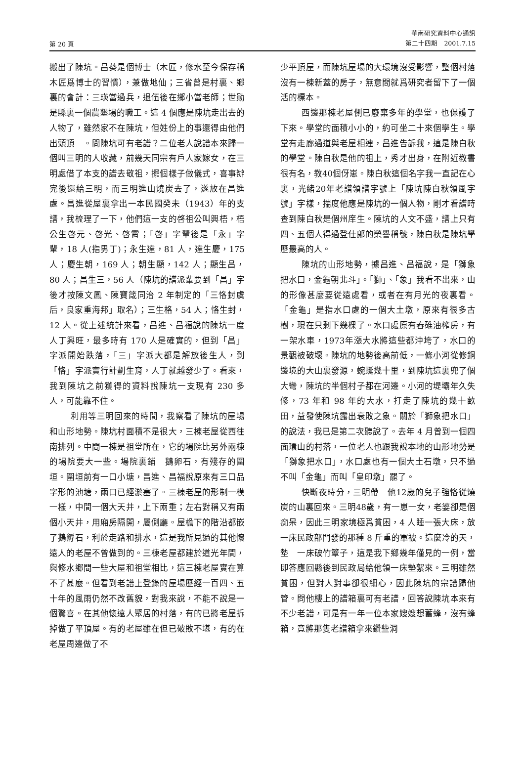第 20 頁
華南研究資料中心通訊
第二十四期　2001.7.15
搬出了陳坑。昌葵是個博士（木匠，修水至今保存稱木匠爲博士的習慣），兼做地仙；三省曾是村裏、鄉裏的會計：三瑛當過兵，退伍後在鄉小當老師；世勛是縣裏一個農墾場的職工。這 4 個應是陳坑走出去的人物了，雖然家不在陳坑，但姓份上的事還得由他們出頭頂　。問陳坑可有老譜？二位老人說譜本來歸一個叫三明的人收藏，前幾天同宗有戶人家嫁女，在三明處借了本支的譜去敬祖，擺個樣子做儀式，喜事辦完後還給三明，而三明進山燒炭去了，遂放在昌進處。昌進從屋裏拿出一本民國癸未（1943）年的支譜，我梳理了一下，他們這一支的啓祖公叫興梧，梧公生啓元、啓光、啓霄；「啓」字輩後是「永」字輩，18 人(指男丁)；永生達，81 人，達生慶，175 人；慶生朝，169 人；朝生顯，142 人；顯生昌，80 人；昌生三，56 人（陳坑的譜派輩要到「昌」字後才按陳文鳳、陳寶箴同治 2 年制定的「三恪封虞后，良家重海邦」取名）；三生格，54 人；恪生封，12 人。從上述統計來看，昌進、昌福說的陳坑一度人丁興旺，最多時有 170 人是確實的，但到「昌」字派開始跌落，「三」字派大都是解放後生人，到「恪」字派實行計劃生育，人丁就越發少了。看來，我到陳坑之前獲得的資料說陳坑一支現有 230 多人，可能靠不住。
利用等三明回來的時間，我察看了陳坑的屋場和山形地勢。陳坑村面積不是很大，三棟老屋從西往南排列。中間一棟是祖堂所在，它的場院比另外兩棟的場院要大一些。場院裏鋪　鵝卵石，有殘存的圍垣。圍垣前有一口小塘，昌進、昌福說原來有三口品字形的池塘，兩口已經淤塞了。三棟老屋的形制一模一樣，中間一個大天井，上下兩重；左右對稱又有兩個小天井，用廂房隔開，屬側廳。屋檐下的階沿都嵌了鵝孵石，利於走路和排水，這是我所見過的其他懷遠人的老屋不曾做到的。三棟老屋都建於道光年間，與修水鄉間一些大屋和祖堂相比，這三棟老屋實在算不了甚麼。但看到老譜上登錄的屋場歷經一百四、五十年的風雨仍然不改舊貌，對我來說，不能不說是一個驚喜。在其他懷遠人聚居的村落，有的已將老屋拆掉做了平頂屋。有的老屋雖在但已破敗不堪，有的在老屋周邊做了不
少平頂屋，而陳坑屋場的大環境沒受影響，整個村落沒有一棟新蓋的房子，無意間就爲研究者留下了一個活的標本。
西邊那棟老屋側已廢棄多年的學堂，也保護了下來。學堂的面積小小的，約可坐二十來個學生。學堂有走廊過道與老屋相連，昌進告訴我，這是陳白秋的學堂。陳白秋是他的祖上，秀才出身，在附近教書很有名，教40個伢崽。陳白秋這個名字我一直記在心裏，光緒20年老譜領譜字號上「陳坑陳白秋領風字號」字樣，揣度他應是陳坑的一個人物，剛才看譜時查到陳白秋是個州庠生。陳坑的人文不盛，譜上只有四、五個人得過登仕郎的榮譽稱號，陳白秋是陳坑學歷最高的人。
陳坑的山形地勢，據昌進、昌福說，是「獅象把水口，金龜朝北斗」。「獅」、「象」我看不出來，山的形像甚麼要從遠處看，或者在有月光的夜裏看。「金龜」是指水口處的一個大土墩，原來有很多古樹，現在只剩下幾棵了。水口處原有舂碓油榨房，有一架水車，1973年漲大水將這些都沖垮了，水口的景觀被破壞。陳坑的地勢後高前低，一條小河從修銅邊境的大山裏發源，蜿蜒幾十里，到陳坑這裏兜了個大彎，陳坑的半個村子都在河邊。小河的堤壩年久失修，73 年和 98 年的大水，打走了陳坑的幾十畝田，益發使陳坑露出衰敗之象。關於「獅象把水口」的說法，我已是第二次聽說了。去年 4 月曾到一個四面環山的村落，一位老人也跟我說本地的山形地勢是「獅象把水口」，水口處也有一個大土石墩，只不過不叫「金龜」而叫「皇印墩」罷了。
快斷夜時分，三明帶　他12歲的兒子強恪從燒炭的山裏回來。三明48歲，有一崽一女，老婆卻是個痴呆，因此三明家境極爲貧困，4 人睡一張大床，放一床民政部門發的那種 8 斤重的軍被。這麼冷的天，墊　一床破竹簟子，這是我下鄉幾年僅見的一例，當即答應回縣後到民政局給他領一床墊絮來。三明雖然貧困，但對人對事卻很細心，因此陳坑的宗譜歸他管。問他樓上的譜箱裏可有老譜，回答說陳坑本來有不少老譜，可是有一年一位本家嫂嫂想蓄蜂，沒有蜂箱，竟將那隻老譜箱拿來鑽些洞